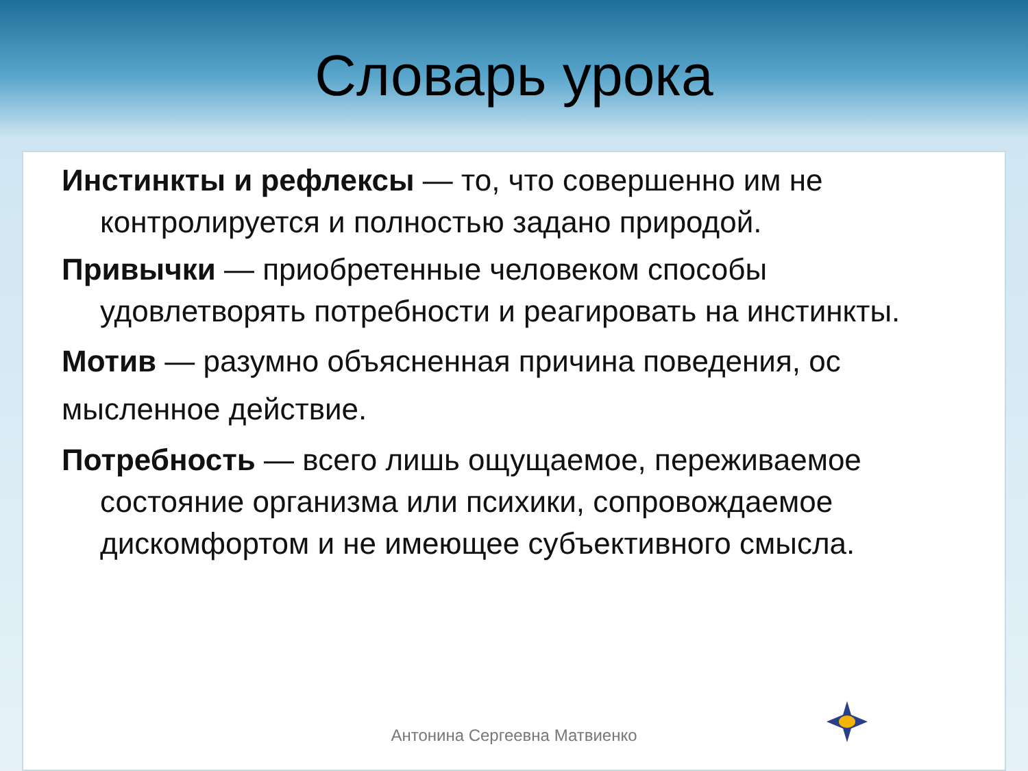Словарь урока
Инстинкты и рефлексы — то, что совершенно им не контролируется и полностью задано природой.
Привычки — приобретенные человеком способы удовлетворять потребности и реагировать на инстинкты.
Мотив — разумно объясненная причина поведения, ос мысленное действие.
Потребность — всего лишь ощущаемое, переживаемое состояние организма или психики, сопровождаемое дискомфортом и не имеющее субъективного смысла.
Антонина Сергеевна Матвиенко